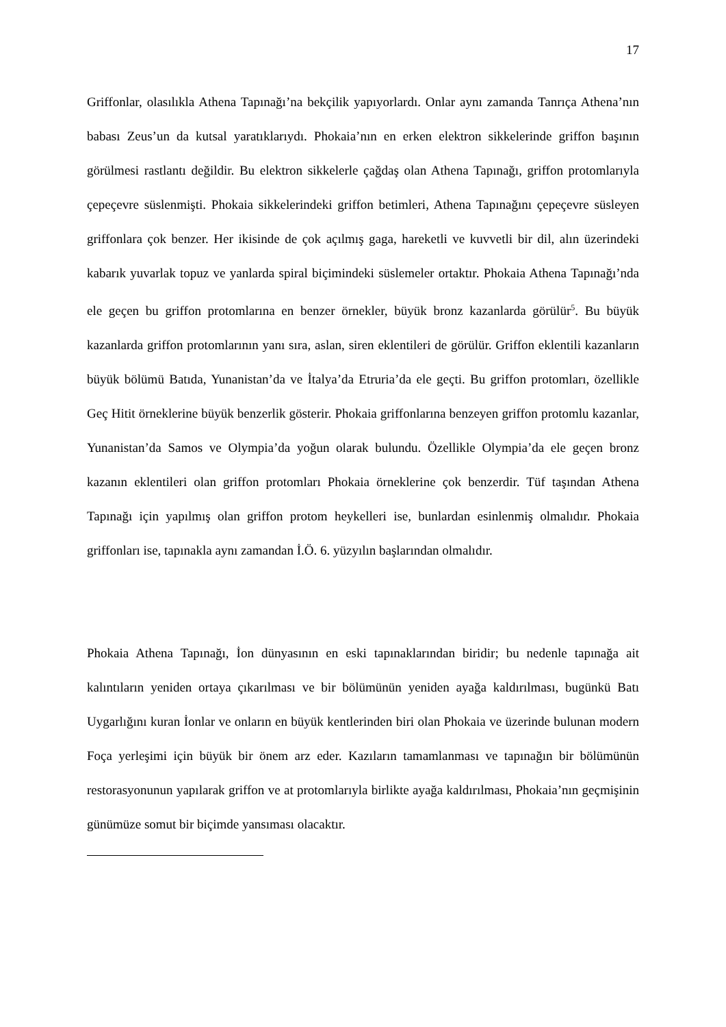17
Griffonlar, olasılıkla Athena Tapınağı’na bekçilik yapıyorlardı. Onlar aynı zamanda Tanrıça Athena’nın babası Zeus’un da kutsal yaratıklarıydı. Phokaia’nın en erken elektron sikkelerinde griffon başının görülmesi rastlantı değildir. Bu elektron sikkelerle çağdaş olan Athena Tapınağı, griffon protomlarıyla çepeçevre süslenmişti. Phokaia sikkelerindeki griffon betimleri, Athena Tapınağını çepeçevre süsleyen griffonlara çok benzer. Her ikisinde de çok açılmış gaga, hareketli ve kuvvetli bir dil, alın üzerindeki kabarık yuvarlak topuz ve yanlarda spiral biçimindeki süslemeler ortaktır. Phokaia Athena Tapınağı’nda ele geçen bu griffon protomlarına en benzer örnekler, büyük bronz kazanlarda görülür<sup>5</sup>. Bu büyük kazanlarda griffon protomlarının yanı sıra, aslan, siren eklentileri de görülür. Griffon eklentili kazanların büyük bölümü Batıda, Yunanistan’da ve İtalya’da Etruria’da ele geçti. Bu griffon protomları, özellikle Geç Hitit örneklerine büyük benzerlik gösterir. Phokaia griffonlarına benzeyen griffon protomlu kazanlar, Yunanistan’da Samos ve Olympia’da yoğun olarak bulundu. Özellikle Olympia’da ele geçen bronz kazanın eklentileri olan griffon protomları Phokaia örneklerine çok benzerdir. Tüf taşından Athena Tapınağı için yapılmış olan griffon protom heykelleri ise, bunlardan esinlenmiş olmalıdır. Phokaia griffonları ise, tapınakla aynı zamandan İ.Ö. 6. yüzyılın başlarından olmalıdır.
Phokaia Athena Tapınağı, İon dünyasının en eski tapınaklarından biridir; bu nedenle tapınağa ait kalıntıların yeniden ortaya çıkarılması ve bir bölümünün yeniden ayağa kaldırılması, bugünkü Batı Uygarlığını kuran İonlar ve onların en büyük kentlerinden biri olan Phokaia ve üzerinde bulunan modern Foça yerleşimi için büyük bir önem arz eder. Kazıların tamamlanması ve tapınağın bir bölümünün restorasyonunun yapılarak griffon ve at protomlarıyla birlikte ayağa kaldırılması, Phokaia’nın geçmişinin günümüze somut bir biçimde yansıması olacaktır.